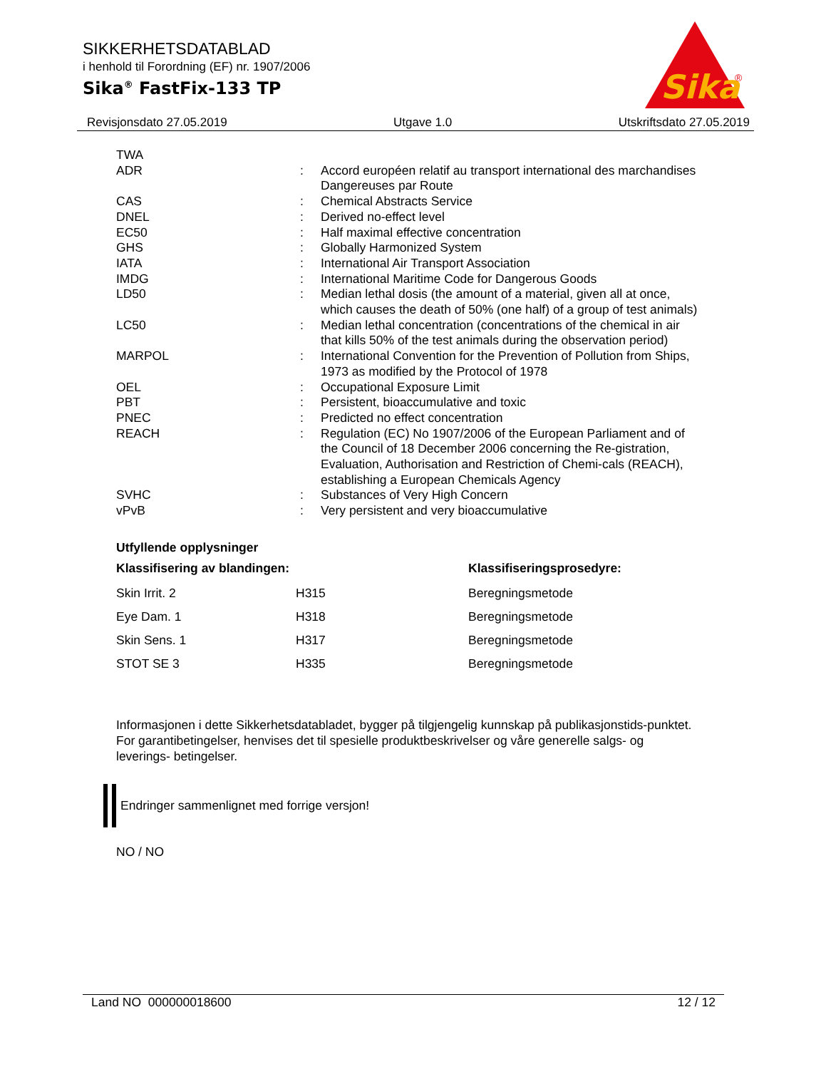SIKKERHETSDATABLAD
i henhold til Forordning (EF) nr. 1907/2006
Sika<sup>®</sup> FastFix-133 TP
Sika
®
Revisjonsdato 27.05.2019 Utgave 1.0 Utskriftsdato 27.05.2019
| TWA | | |
| ADR | : | Accord européen relatif au transport international des marchandises Dangereuses par Route |
| CAS | : | Chemical Abstracts Service |
| DNEL | : | Derived no-effect level |
| EC50 | : | Half maximal effective concentration |
| GHS | : | Globally Harmonized System |
| IATA | : | International Air Transport Association |
| IMDG | : | International Maritime Code for Dangerous Goods |
| LD50 | : | Median lethal dosis (the amount of a material, given all at once, which causes the death of 50% (one half) of a group of test animals) |
| LC50 | : | Median lethal concentration (concentrations of the chemical in air that kills 50% of the test animals during the observation period) |
| MARPOL | : | International Convention for the Prevention of Pollution from Ships, 1973 as modified by the Protocol of 1978 |
| OEL | : | Occupational Exposure Limit |
| PBT | : | Persistent, bioaccumulative and toxic |
| PNEC | : | Predicted no effect concentration |
| REACH | : | Regulation (EC) No 1907/2006 of the European Parliament and of the Council of 18 December 2006 concerning the Re-gistration, Evaluation, Authorisation and Restriction of Chemi-cals (REACH), establishing a European Chemicals Agency |
| SVHC | : | Substances of Very High Concern |
| vPvB | : | Very persistent and very bioaccumulative |
Utfyllende opplysninger
| Klassifisering av blandingen: | | Klassifiseringsprosedyre: |
| --- | --- | --- |
| Skin Irrit. 2 | H315 | Beregningsmetode |
| Eye Dam. 1 | H318 | Beregningsmetode |
| Skin Sens. 1 | H317 | Beregningsmetode |
| STOT SE 3 | H335 | Beregningsmetode |
Informasjonen i dette Sikkerhetsdatabladet, bygger på tilgjengelig kunnskap på publikasjonstids-punktet. For garantibetingelser, henvises det til spesielle produktbeskrivelser og våre generelle salgs- og leverings- betingelser.
Endringer sammenlignet med forrige versjon!
NO / NO
Land NO 000000018600 12 / 12